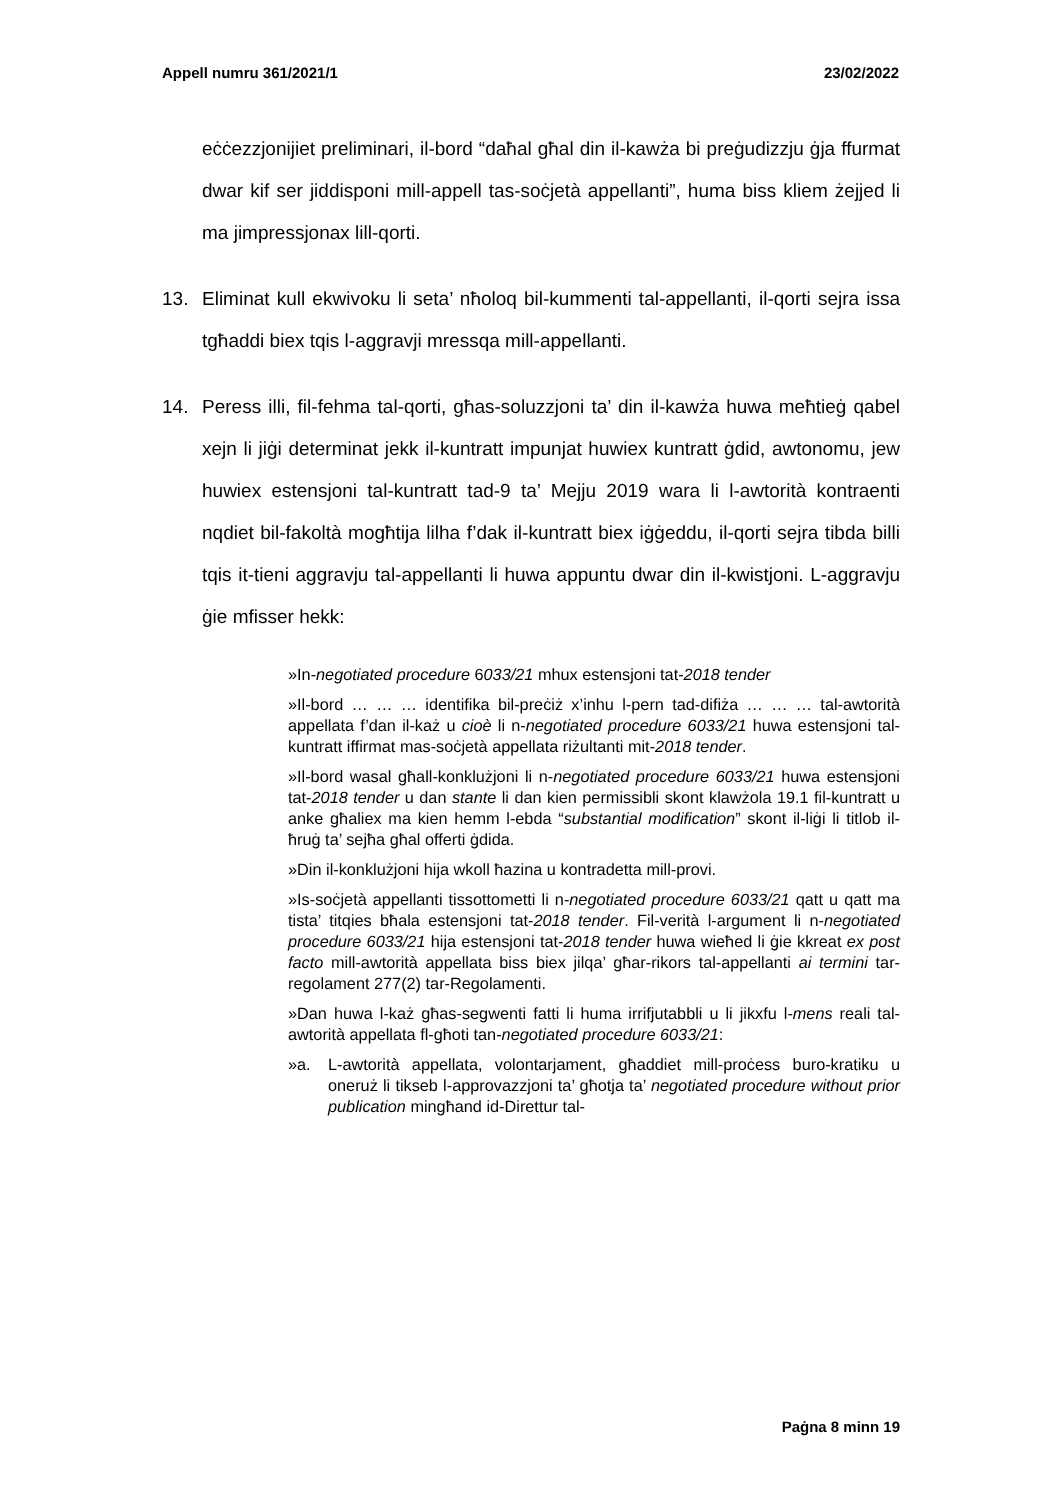Appell numru 361/2021/1 23/02/2022
eċċezzjonijiet preliminari, il-bord “daħal għal din il-kawża bi preġudizzju ġja ffurmat dwar kif ser jiddisponi mill-appell tas-soċjetà appellanti”, huma biss kliem żejjed li ma jimpressjonax lill-qorti.
13. Eliminat kull ekwivoku li seta’ nħoloq bil-kummenti tal-appellanti, il-qorti sejra issa tgħaddi biex tqis l-aggravji mressqa mill-appellanti.
14. Peress illi, fil-fehma tal-qorti, għas-soluzzjoni ta’ din il-kawża huwa meħtieġ qabel xejn li jiġi determinat jekk il-kuntratt impunjat huwiex kuntratt ġdid, awtonomu, jew huwiex estensjoni tal-kuntratt tad-9 ta’ Mejju 2019 wara li l-awtorità kontraenti nqdiet bil-fakoltà mogħtija lilha f’dak il-kuntratt biex iġġeddu, il-qorti sejra tibda billi tqis it-tieni aggravju tal-appellanti li huwa appuntu dwar din il-kwistjoni. L-aggravju ġie mfisser hekk:
»In-negotiated procedure 6033/21 mhux estensjoni tat-2018 tender
»Il-bord … … … identifika bil-preċiż x’inhu l-pern tad-difiża … … … tal-awtorità appellata f’dan il-każ u cioè li n-negotiated procedure 6033/21 huwa estensjoni tal-kuntratt iffirmat mas-soċjetà appellata riżultanti mit-2018 tender.
»Il-bord wasal għall-konklużjoni li n-negotiated procedure 6033/21 huwa estensjoni tat-2018 tender u dan stante li dan kien permissibli skont klawżola 19.1 fil-kuntratt u anke għaliex ma kien hemm l-ebda “substantial modification” skont il-liġi li titlob il-ħruġ ta’ sejħa għal offerti ġdida.
»Din il-konklużjoni hija wkoll ħazina u kontradetta mill-provi.
»Is-soċjetà appellanti tissottometti li n-negotiated procedure 6033/21 qatt u qatt ma tista’ titqies bħala estensjoni tat-2018 tender. Fil-verità l-argument li n-negotiated procedure 6033/21 hija estensjoni tat-2018 tender huwa wieħed li ġie kkreat ex post facto mill-awtorità appellata biss biex jilqa’ għar-rikors tal-appellanti ai termini tar-regolament 277(2) tar-Regolamenti.
»Dan huwa l-każ għas-segwenti fatti li huma irrifjutabbli u li jikxfu l-mens reali tal-awtorità appellata fl-għoti tan-negotiated procedure 6033/21:
»a. L-awtorità appellata, volontarjament, għaddiet mill-proċess buro-kratiku u oneruż li tikseb l-approvazzjoni ta’ għotja ta’ negotiated procedure without prior publication mingħand id-Direttur tal-
Paġna 8 minn 19